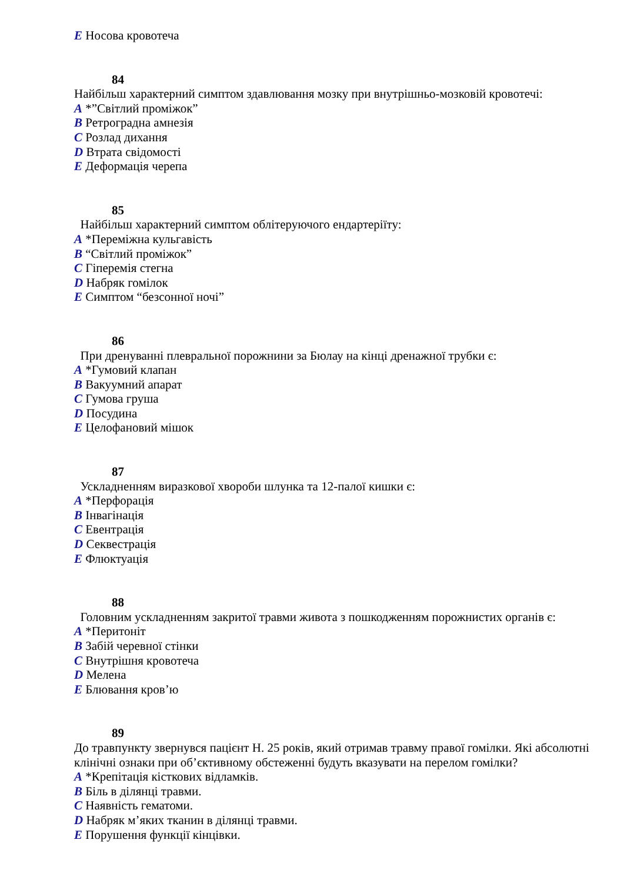E Носова кровотеча
84
Найбільш характерний симптом здавлювання мозку при внутрішньо-мозковій кровотечі:
A *”Світлий проміжок”
B Ретроградна амнезія
C Розлад дихання
D Втрата свідомості
E Деформація черепа
85
Найбільш характерний симптом облітеруючого ендартеріїту:
A *Переміжна кульгавість
B “Світлий проміжок”
C Гіперемія стегна
D Набряк гомілок
E Симптом “безсонної ночі”
86
При дренуванні плевральної порожнини за Бюлау на кінці дренажної трубки є:
A *Гумовий клапан
B Вакуумний апарат
C Гумова груша
D Посудина
E Целофановий мішок
87
Ускладненням виразкової хвороби шлунка та 12-палої кишки є:
A *Перфорація
B Інвагінація
C Евентрація
D Секвестрація
E Флюктуація
88
Головним ускладненням закритої травми живота з пошкодженням порожнистих органів є:
A *Перитоніт
B Забій черевної стінки
C Внутрішня кровотеча
D Мелена
E Блювання кров’ю
89
До травпункту звернувся пацієнт Н. 25 років, який отримав травму правої гомілки. Які абсолютні клінічні ознаки при об’єктивному обстеженні будуть вказувати на перелом гомілки?
A *Крепітація кісткових відламків.
B Біль в ділянці травми.
C Наявність гематоми.
D Набряк м’яких тканин в ділянці травми.
E Порушення функції кінцівки.